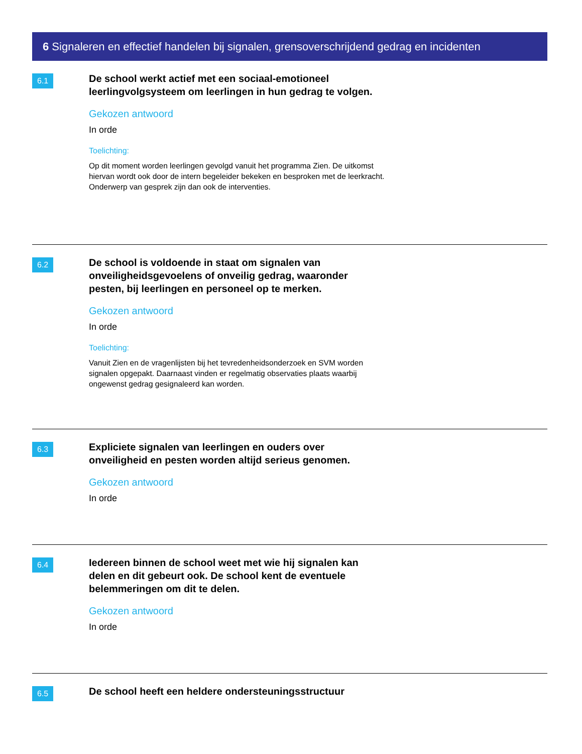6 Signaleren en effectief handelen bij signalen, grensoverschrijdend gedrag en incidenten
6.1
De school werkt actief met een sociaal-emotioneel leerlingvolgsysteem om leerlingen in hun gedrag te volgen.
Gekozen antwoord
In orde
Toelichting:
Op dit moment worden leerlingen gevolgd vanuit het programma Zien. De uitkomst hiervan wordt ook door de intern begeleider bekeken en besproken met de leerkracht. Onderwerp van gesprek zijn dan ook de interventies.
6.2
De school is voldoende in staat om signalen van onveiligheidsgevoelens of onveilig gedrag, waaronder pesten, bij leerlingen en personeel op te merken.
Gekozen antwoord
In orde
Toelichting:
Vanuit Zien en de vragenlijsten bij het tevredenheidsonderzoek en SVM worden signalen opgepakt. Daarnaast vinden er regelmatig observaties plaats waarbij ongewenst gedrag gesignaleerd kan worden.
6.3
Expliciete signalen van leerlingen en ouders over onveiligheid en pesten worden altijd serieus genomen.
Gekozen antwoord
In orde
6.4
Iedereen binnen de school weet met wie hij signalen kan delen en dit gebeurt ook. De school kent de eventuele belemmeringen om dit te delen.
Gekozen antwoord
In orde
6.5
De school heeft een heldere ondersteuningsstructuur